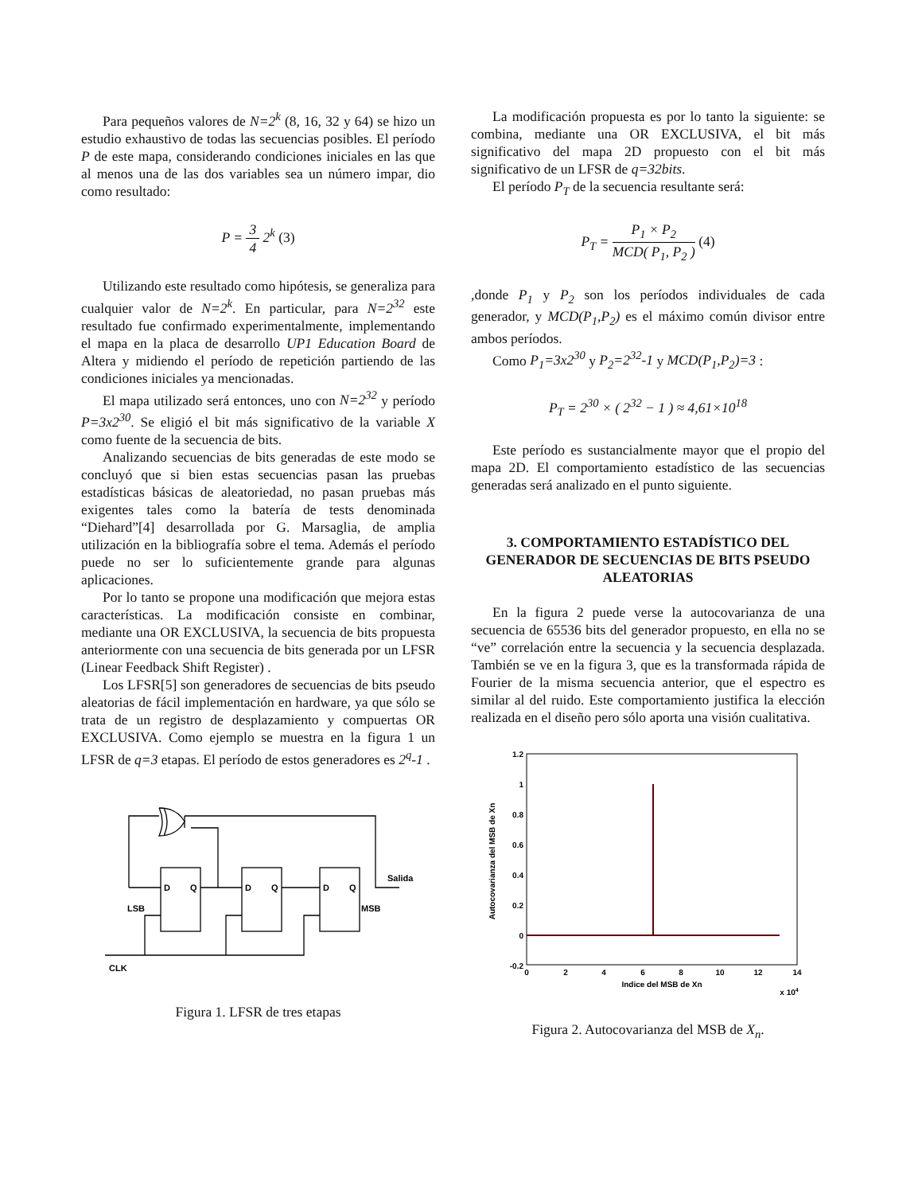Para pequeños valores de N=2<sup>k</sup> (8, 16, 32 y 64) se hizo un estudio exhaustivo de todas las secuencias posibles. El período P de este mapa, considerando condiciones iniciales en las que al menos una de las dos variables sea un número impar, dio como resultado:
P = 3 4 2<sup>k</sup> (3)
Utilizando este resultado como hipótesis, se generaliza para cualquier valor de N=2<sup>k</sup>. En particular, para N=2<sup>32</sup> este resultado fue confirmado experimentalmente, implementando el mapa en la placa de desarrollo UP1 Education Board de Altera y midiendo el período de repetición partiendo de las condiciones iniciales ya mencionadas.
El mapa utilizado será entonces, uno con N=2<sup>32</sup> y período P=3x2<sup>30</sup>. Se eligió el bit más significativo de la variable X como fuente de la secuencia de bits.
Analizando secuencias de bits generadas de este modo se concluyó que si bien estas secuencias pasan las pruebas estadísticas básicas de aleatoriedad, no pasan pruebas más exigentes tales como la batería de tests denominada “Diehard”[4] desarrollada por G. Marsaglia, de amplia utilización en la bibliografía sobre el tema. Además el período puede no ser lo suficientemente grande para algunas aplicaciones.
Por lo tanto se propone una modificación que mejora estas características. La modificación consiste en combinar, mediante una OR EXCLUSIVA, la secuencia de bits propuesta anteriormente con una secuencia de bits generada por un LFSR (Linear Feedback Shift Register) .
Los LFSR[5] son generadores de secuencias de bits pseudo aleatorias de fácil implementación en hardware, ya que sólo se trata de un registro de desplazamiento y compuertas OR EXCLUSIVA. Como ejemplo se muestra en la figura 1 un LFSR de q=3 etapas. El período de estos generadores es 2<sup>q</sup>-1 .
D
Q
D
Q
D
Q
Salida
LSB
MSB
CLK
Figura 1. LFSR de tres etapas
La modificación propuesta es por lo tanto la siguiente: se combina, mediante una OR EXCLUSIVA, el bit más significativo del mapa 2D propuesto con el bit más significativo de un LFSR de q=32bits.
El período P<sub>T</sub> de la secuencia resultante será:
P<sub>T</sub> = P<sub>1</sub> × P<sub>2</sub> MCD( P<sub>1</sub>, P<sub>2</sub> ) (4)
,donde P<sub>1</sub> y P<sub>2</sub> son los períodos individuales de cada generador, y MCD(P<sub>1</sub>,P<sub>2</sub>) es el máximo común divisor entre ambos períodos.
Como P<sub>1</sub>=3x2<sup>30</sup> y P<sub>2</sub>=2<sup>32</sup>-1 y MCD(P<sub>1</sub>,P<sub>2</sub>)=3 :
P<sub>T</sub> = 2<sup>30</sup> × ( 2<sup>32</sup> − 1 ) ≈ 4,61×10<sup>18</sup>
Este período es sustancialmente mayor que el propio del mapa 2D. El comportamiento estadístico de las secuencias generadas será analizado en el punto siguiente.
3. COMPORTAMIENTO ESTADÍSTICO DEL GENERADOR DE SECUENCIAS DE BITS PSEUDO ALEATORIAS
En la figura 2 puede verse la autocovarianza de una secuencia de 65536 bits del generador propuesto, en ella no se “ve” correlación entre la secuencia y la secuencia desplazada. También se ve en la figura 3, que es la transformada rápida de Fourier de la misma secuencia anterior, que el espectro es similar al del ruido. Este comportamiento justifica la elección realizada en el diseño pero sólo aporta una visión cualitativa.
1.2
1
0.8
0.6
0.4
0.2
0
-0.2
0
2
4
6
8
10
12
14
Indice del MSB de Xn
x 104
Autocovarianza del MSB de Xn
Figura 2. Autocovarianza del MSB de X<sub>n</sub>.